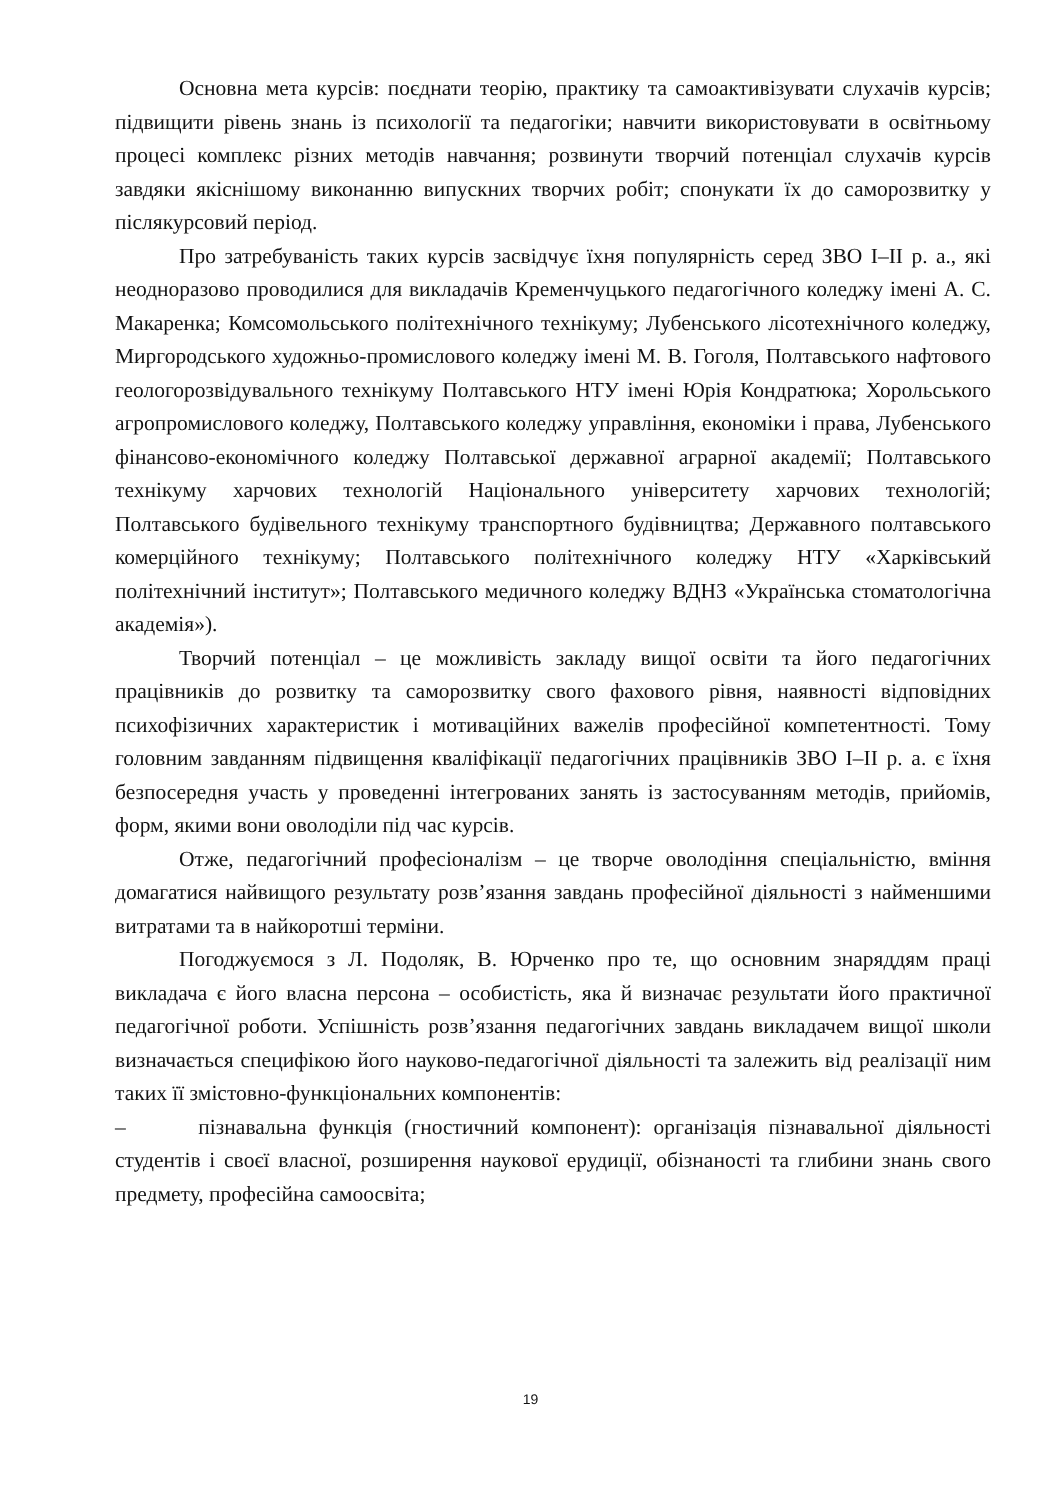Основна мета курсів: поєднати теорію, практику та самоактивізувати слухачів курсів; підвищити рівень знань із психології та педагогіки; навчити використовувати в освітньому процесі комплекс різних методів навчання; розвинути творчий потенціал слухачів курсів завдяки якіснішому виконанню випускних творчих робіт; спонукати їх до саморозвитку у післякурсовий період.
Про затребуваність таких курсів засвідчує їхня популярність серед ЗВО І–ІІ р. а., які неодноразово проводилися для викладачів Кременчуцького педагогічного коледжу імені А. С. Макаренка; Комсомольського політехнічного технікуму; Лубенського лісотехнічного коледжу, Миргородського художньо-промислового коледжу імені М. В. Гоголя, Полтавського нафтового геологорозвідувального технікуму Полтавського НТУ імені Юрія Кондратюка; Хорольського агропромислового коледжу, Полтавського коледжу управління, економіки і права, Лубенського фінансово-економічного коледжу Полтавської державної аграрної академії; Полтавського технікуму харчових технологій Національного університету харчових технологій; Полтавського будівельного технікуму транспортного будівництва; Державного полтавського комерційного технікуму; Полтавського політехнічного коледжу НТУ «Харківський політехнічний інститут»; Полтавського медичного коледжу ВДНЗ «Українська стоматологічна академія»).
Творчий потенціал – це можливість закладу вищої освіти та його педагогічних працівників до розвитку та саморозвитку свого фахового рівня, наявності відповідних психофізичних характеристик і мотиваційних важелів професійної компетентності. Тому головним завданням підвищення кваліфікації педагогічних працівників ЗВО І–ІІ р. а. є їхня безпосередня участь у проведенні інтегрованих занять із застосуванням методів, прийомів, форм, якими вони оволоділи під час курсів.
Отже, педагогічний професіоналізм – це творче оволодіння спеціальністю, вміння домагатися найвищого результату розв’язання завдань професійної діяльності з найменшими витратами та в найкоротші терміни.
Погоджуємося з Л. Подоляк, В. Юрченко про те, що основним знаряддям праці викладача є його власна персона – особистість, яка й визначає результати його практичної педагогічної роботи. Успішність розв’язання педагогічних завдань викладачем вищої школи визначається специфікою його науково-педагогічної діяльності та залежить від реалізації ним таких її змістовно-функціональних компонентів:
– пізнавальна функція (гностичний компонент): організація пізнавальної діяльності студентів і своєї власної, розширення наукової ерудиції, обізнаності та глибини знань свого предмету, професійна самоосвіта;
19